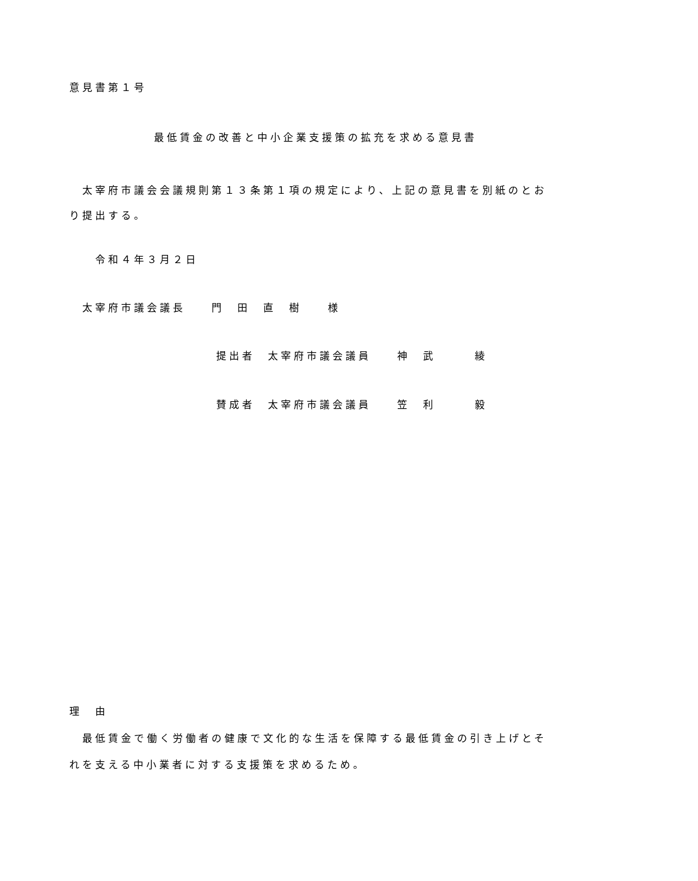意見書第１号
最低賃金の改善と中小企業支援策の拡充を求める意見書
　太宰府市議会会議規則第１３条第１項の規定により、上記の意見書を別紙のとおり提出する。
　　令和４年３月２日
　太宰府市議会議長　　門　田　直　樹　　様
提出者　太宰府市議会議員　　神　武　　　綾
賛成者　太宰府市議会議員　　笠　利　　　毅
理　由
　最低賃金で働く労働者の健康で文化的な生活を保障する最低賃金の引き上げとそれを支える中小業者に対する支援策を求めるため。